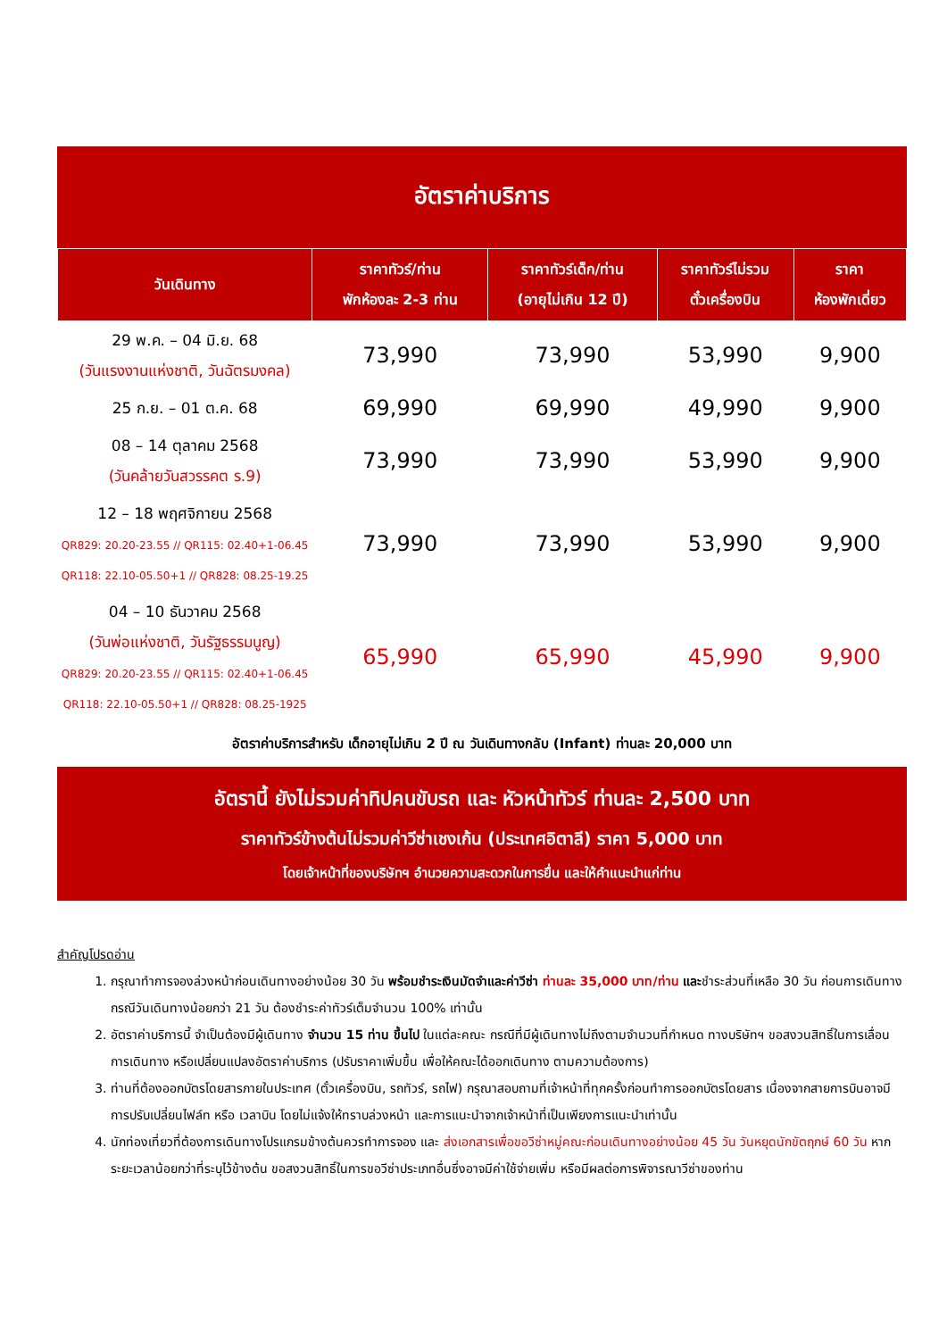อัตราค่าบริการ
| วันเดินทาง | ราคาทัวร์/ท่าน พักห้องละ 2-3 ท่าน | ราคาทัวร์เด็ก/ท่าน (อายุไม่เกิน 12 ปี) | ราคาทัวร์ไม่รวม ตั๋วเครื่องบิน | ราคา ห้องพักเดี่ยว |
| --- | --- | --- | --- | --- |
| 29 พ.ค. – 04 มิ.ย. 68 (วันแรงงานแห่งชาติ, วันฉัตรมงคล) | 73,990 | 73,990 | 53,990 | 9,900 |
| 25 ก.ย. – 01 ต.ค. 68 | 69,990 | 69,990 | 49,990 | 9,900 |
| 08 – 14 ตุลาคม 2568 (วันคล้ายวันสวรรคต ร.9) | 73,990 | 73,990 | 53,990 | 9,900 |
| 12 – 18 พฤศจิกายน 2568 QR829: 20.20-23.55 // QR115: 02.40+1-06.45 QR118: 22.10-05.50+1 // QR828: 08.25-19.25 | 73,990 | 73,990 | 53,990 | 9,900 |
| 04 – 10 ธันวาคม 2568 (วันพ่อแห่งชาติ, วันรัฐธรรมนูญ) QR829: 20.20-23.55 // QR115: 02.40+1-06.45 QR118: 22.10-05.50+1 // QR828: 08.25-1925 | 65,990 | 65,990 | 45,990 | 9,900 |
อัตราค่าบริการสำหรับ เด็กอายุไม่เกิน 2 ปี ณ วันเดินทางกลับ (Infant) ท่านละ 20,000 บาท
อัตรานี้ ยังไม่รวมค่าทิปคนขับรถ และ หัวหน้าทัวร์ ท่านละ 2,500 บาท
ราคาทัวร์ข้างต้นไม่รวมค่าวีซ่าเชงเก้น (ประเทศอิตาลี) ราคา 5,000 บาท
โดยเจ้าหน้าที่ของบริษัทฯ อำนวยความสะดวกในการยื่น และให้คำแนะนำแก่ท่าน
สำคัญโปรดอ่าน
1. กรุณาทำการจองล่วงหน้าก่อนเดินทางอย่างน้อย 30 วัน พร้อมชำระเงินมัดจำและค่าวีซ่า ท่านละ 35,000 บาท/ท่าน และชำระส่วนที่เหลือ 30 วัน ก่อนการเดินทาง กรณีวันเดินทางน้อยกว่า 21 วัน ต้องชำระค่าทัวร์เต็มจำนวน 100% เท่านั้น
2. อัตราค่าบริการนี้ จำเป็นต้องมีผู้เดินทาง จำนวน 15 ท่าน ขึ้นไป ในแต่ละคณะ กรณีที่มีผู้เดินทางไม่ถึงตามจำนวนที่กำหนด ทางบริษัทฯ ขอสงวนสิทธิ์ในการเลื่อนการเดินทาง หรือเปลี่ยนแปลงอัตราค่าบริการ (ปรับราคาเพิ่มขึ้น เพื่อให้คณะได้ออกเดินทาง ตามความต้องการ)
3. ท่านที่ต้องออกบัตรโดยสารภายในประเทศ (ตั๋วเครื่องบิน, รถทัวร์, รถไฟ) กรุณาสอบถามที่เจ้าหน้าที่ทุกครั้งก่อนทำการออกบัตรโดยสาร เนื่องจากสายการบินอาจมีการปรับเปลี่ยนไฟล์ท หรือ เวลาบิน โดยไม่แจ้งให้ทราบล่วงหน้า และการแนะนำจากเจ้าหน้าที่เป็นเพียงการแนะนำเท่านั้น
4. นักท่องเที่ยวที่ต้องการเดินทางโปรแกรมข้างต้นควรทำการจอง และ ส่งเอกสารเพื่อขอวีซ่าหมู่คณะก่อนเดินทางอย่างน้อย 45 วัน วันหยุดนักขัตฤกษ์ 60 วัน หากระยะเวลาน้อยกว่าที่ระบุไว้ข้างต้น ขอสงวนสิทธิ์ในการขอวีซ่าประเภทอื่นซึ่งอาจมีค่าใช้จ่ายเพิ่ม หรือมีผลต่อการพิจารณาวีซ่าของท่าน